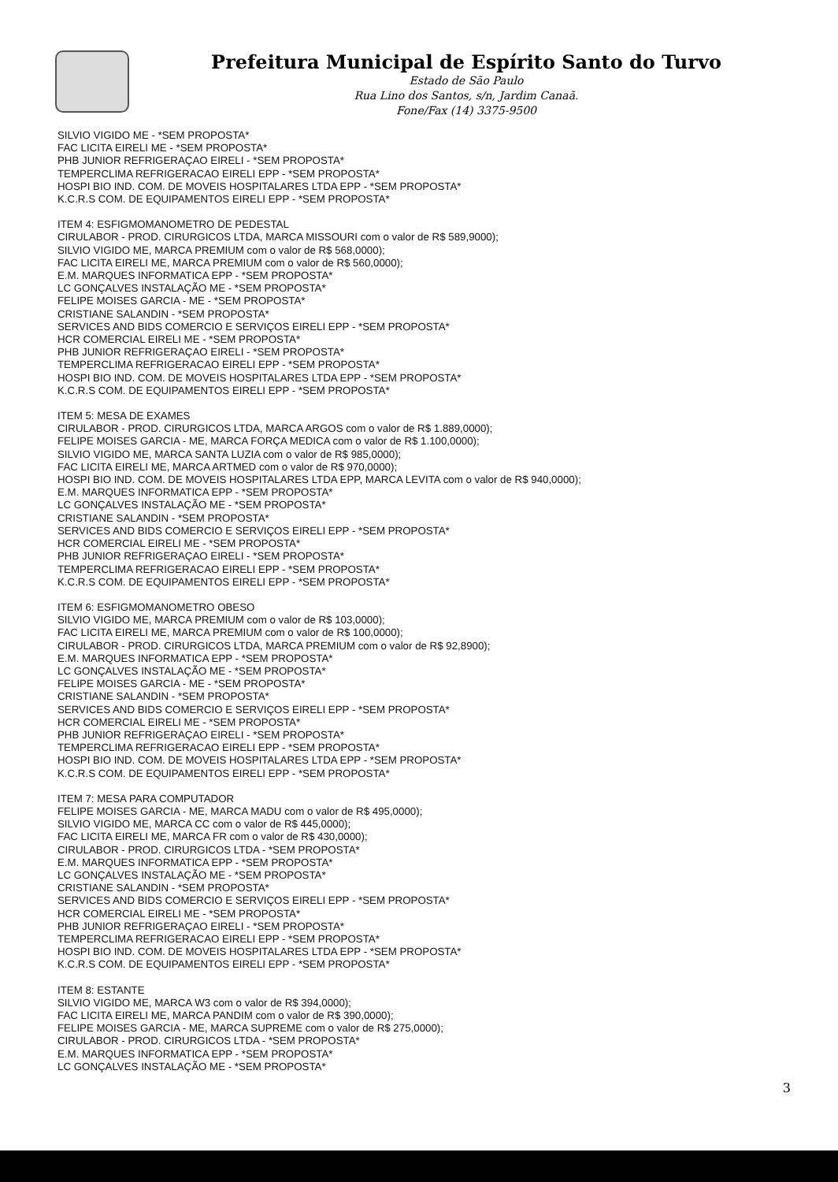Prefeitura Municipal de Espírito Santo do Turvo
Estado de São Paulo
Rua Lino dos Santos, s/n, Jardim Canaã.
Fone/Fax (14) 3375-9500
SILVIO VIGIDO ME - *SEM PROPOSTA*
FAC LICITA EIRELI ME - *SEM PROPOSTA*
PHB JUNIOR REFRIGERAÇAO EIRELI - *SEM PROPOSTA*
TEMPERCLIMA REFRIGERACAO EIRELI EPP - *SEM PROPOSTA*
HOSPI BIO IND. COM. DE MOVEIS HOSPITALARES LTDA EPP - *SEM PROPOSTA*
K.C.R.S COM. DE EQUIPAMENTOS EIRELI EPP - *SEM PROPOSTA*
ITEM 4: ESFIGMOMANOMETRO DE PEDESTAL
CIRULABOR - PROD. CIRURGICOS LTDA, MARCA MISSOURI com o valor de R$ 589,9000);
SILVIO VIGIDO ME, MARCA PREMIUM com o valor de R$ 568,0000);
FAC LICITA EIRELI ME, MARCA PREMIUM com o valor de R$ 560,0000);
E.M. MARQUES INFORMATICA EPP - *SEM PROPOSTA*
LC GONÇALVES INSTALAÇÃO ME - *SEM PROPOSTA*
FELIPE MOISES GARCIA - ME - *SEM PROPOSTA*
CRISTIANE SALANDIN - *SEM PROPOSTA*
SERVICES AND BIDS COMERCIO E SERVIÇOS EIRELI EPP - *SEM PROPOSTA*
HCR COMERCIAL EIRELI ME - *SEM PROPOSTA*
PHB JUNIOR REFRIGERAÇAO EIRELI - *SEM PROPOSTA*
TEMPERCLIMA REFRIGERACAO EIRELI EPP - *SEM PROPOSTA*
HOSPI BIO IND. COM. DE MOVEIS HOSPITALARES LTDA EPP - *SEM PROPOSTA*
K.C.R.S COM. DE EQUIPAMENTOS EIRELI EPP - *SEM PROPOSTA*
ITEM 5: MESA DE EXAMES
CIRULABOR - PROD. CIRURGICOS LTDA, MARCA ARGOS com o valor de R$ 1.889,0000);
FELIPE MOISES GARCIA - ME, MARCA FORÇA MEDICA com o valor de R$ 1.100,0000);
SILVIO VIGIDO ME, MARCA SANTA LUZIA com o valor de R$ 985,0000);
FAC LICITA EIRELI ME, MARCA ARTMED com o valor de R$ 970,0000);
HOSPI BIO IND. COM. DE MOVEIS HOSPITALARES LTDA EPP, MARCA LEVITA com o valor de R$ 940,0000);
E.M. MARQUES INFORMATICA EPP - *SEM PROPOSTA*
LC GONÇALVES INSTALAÇÃO ME - *SEM PROPOSTA*
CRISTIANE SALANDIN - *SEM PROPOSTA*
SERVICES AND BIDS COMERCIO E SERVIÇOS EIRELI EPP - *SEM PROPOSTA*
HCR COMERCIAL EIRELI ME - *SEM PROPOSTA*
PHB JUNIOR REFRIGERAÇAO EIRELI - *SEM PROPOSTA*
TEMPERCLIMA REFRIGERACAO EIRELI EPP - *SEM PROPOSTA*
K.C.R.S COM. DE EQUIPAMENTOS EIRELI EPP - *SEM PROPOSTA*
ITEM 6: ESFIGMOMANOMETRO OBESO
SILVIO VIGIDO ME, MARCA PREMIUM com o valor de R$ 103,0000);
FAC LICITA EIRELI ME, MARCA PREMIUM com o valor de R$ 100,0000);
CIRULABOR - PROD. CIRURGICOS LTDA, MARCA PREMIUM com o valor de R$ 92,8900);
E.M. MARQUES INFORMATICA EPP - *SEM PROPOSTA*
LC GONÇALVES INSTALAÇÃO ME - *SEM PROPOSTA*
FELIPE MOISES GARCIA - ME - *SEM PROPOSTA*
CRISTIANE SALANDIN - *SEM PROPOSTA*
SERVICES AND BIDS COMERCIO E SERVIÇOS EIRELI EPP - *SEM PROPOSTA*
HCR COMERCIAL EIRELI ME - *SEM PROPOSTA*
PHB JUNIOR REFRIGERAÇAO EIRELI - *SEM PROPOSTA*
TEMPERCLIMA REFRIGERACAO EIRELI EPP - *SEM PROPOSTA*
HOSPI BIO IND. COM. DE MOVEIS HOSPITALARES LTDA EPP - *SEM PROPOSTA*
K.C.R.S COM. DE EQUIPAMENTOS EIRELI EPP - *SEM PROPOSTA*
ITEM 7: MESA PARA COMPUTADOR
FELIPE MOISES GARCIA - ME, MARCA MADU com o valor de R$ 495,0000);
SILVIO VIGIDO ME, MARCA CC com o valor de R$ 445,0000);
FAC LICITA EIRELI ME, MARCA FR com o valor de R$ 430,0000);
CIRULABOR - PROD. CIRURGICOS LTDA - *SEM PROPOSTA*
E.M. MARQUES INFORMATICA EPP - *SEM PROPOSTA*
LC GONÇALVES INSTALAÇÃO ME - *SEM PROPOSTA*
CRISTIANE SALANDIN - *SEM PROPOSTA*
SERVICES AND BIDS COMERCIO E SERVIÇOS EIRELI EPP - *SEM PROPOSTA*
HCR COMERCIAL EIRELI ME - *SEM PROPOSTA*
PHB JUNIOR REFRIGERAÇAO EIRELI - *SEM PROPOSTA*
TEMPERCLIMA REFRIGERACAO EIRELI EPP - *SEM PROPOSTA*
HOSPI BIO IND. COM. DE MOVEIS HOSPITALARES LTDA EPP - *SEM PROPOSTA*
K.C.R.S COM. DE EQUIPAMENTOS EIRELI EPP - *SEM PROPOSTA*
ITEM 8: ESTANTE
SILVIO VIGIDO ME, MARCA W3 com o valor de R$ 394,0000);
FAC LICITA EIRELI ME, MARCA PANDIM com o valor de R$ 390,0000);
FELIPE MOISES GARCIA - ME, MARCA SUPREME com o valor de R$ 275,0000);
CIRULABOR - PROD. CIRURGICOS LTDA - *SEM PROPOSTA*
E.M. MARQUES INFORMATICA EPP - *SEM PROPOSTA*
LC GONÇALVES INSTALAÇÃO ME - *SEM PROPOSTA*
3